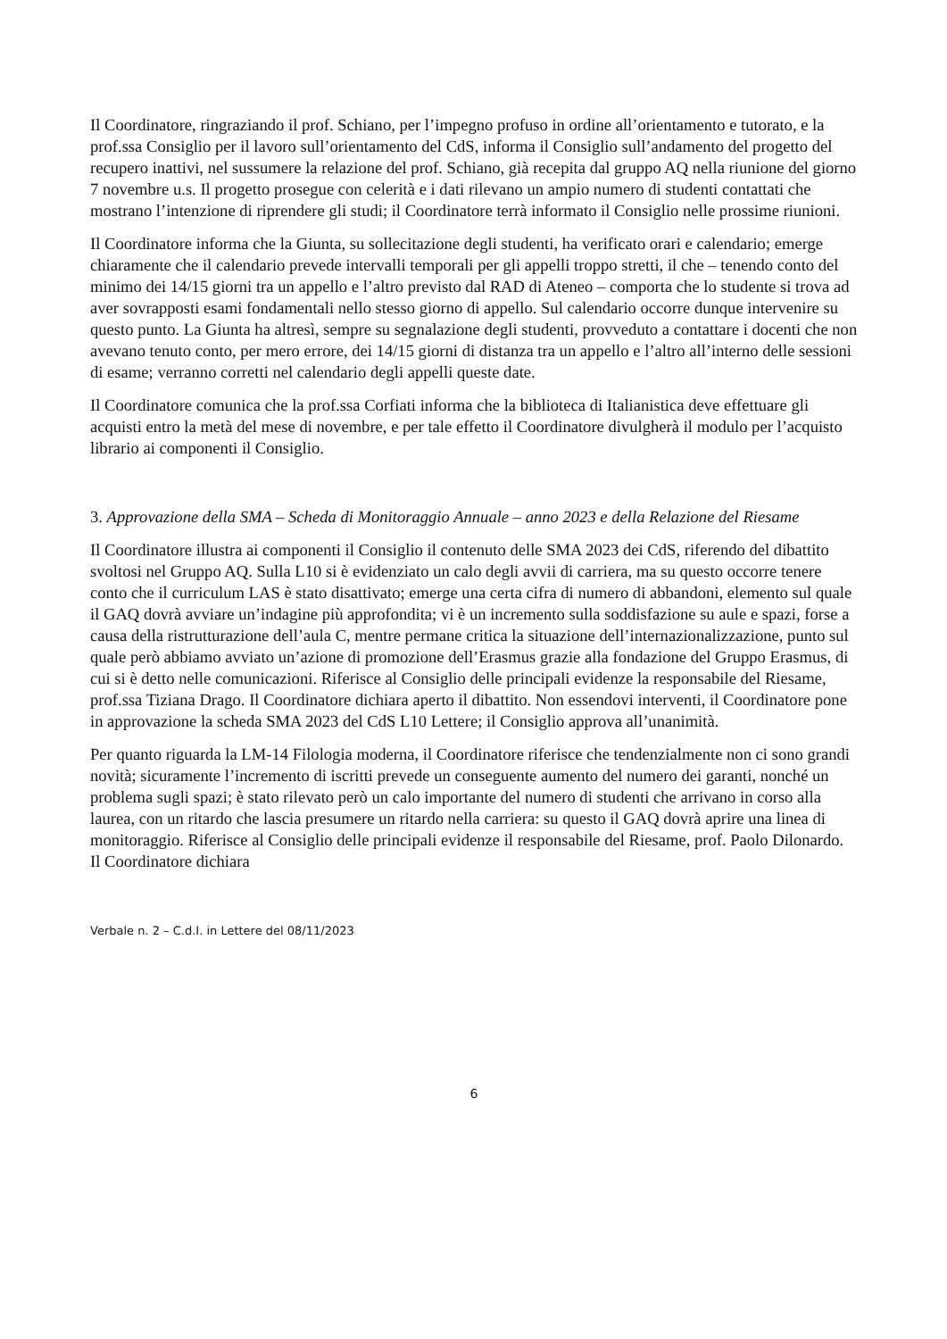Il Coordinatore, ringraziando il prof. Schiano, per l’impegno profuso in ordine all’orientamento e tutorato, e la prof.ssa Consiglio per il lavoro sull’orientamento del CdS, informa il Consiglio sull’andamento del progetto del recupero inattivi, nel sussumere la relazione del prof. Schiano, già recepita dal gruppo AQ nella riunione del giorno 7 novembre u.s. Il progetto prosegue con celerità e i dati rilevano un ampio numero di studenti contattati che mostrano l’intenzione di riprendere gli studi; il Coordinatore terrà informato il Consiglio nelle prossime riunioni.
Il Coordinatore informa che la Giunta, su sollecitazione degli studenti, ha verificato orari e calendario; emerge chiaramente che il calendario prevede intervalli temporali per gli appelli troppo stretti, il che – tenendo conto del minimo dei 14/15 giorni tra un appello e l’altro previsto dal RAD di Ateneo – comporta che lo studente si trova ad aver sovrapposti esami fondamentali nello stesso giorno di appello. Sul calendario occorre dunque intervenire su questo punto. La Giunta ha altresì, sempre su segnalazione degli studenti, provveduto a contattare i docenti che non avevano tenuto conto, per mero errore, dei 14/15 giorni di distanza tra un appello e l’altro all’interno delle sessioni di esame; verranno corretti nel calendario degli appelli queste date.
Il Coordinatore comunica che la prof.ssa Corfiati informa che la biblioteca di Italianistica deve effettuare gli acquisti entro la metà del mese di novembre, e per tale effetto il Coordinatore divulgherà il modulo per l’acquisto librario ai componenti il Consiglio.
3. Approvazione della SMA – Scheda di Monitoraggio Annuale – anno 2023 e della Relazione del Riesame
Il Coordinatore illustra ai componenti il Consiglio il contenuto delle SMA 2023 dei CdS, riferendo del dibattito svoltosi nel Gruppo AQ. Sulla L10 si è evidenziato un calo degli avvii di carriera, ma su questo occorre tenere conto che il curriculum LAS è stato disattivato; emerge una certa cifra di numero di abbandoni, elemento sul quale il GAQ dovrà avviare un’indagine più approfondita; vi è un incremento sulla soddisfazione su aule e spazi, forse a causa della ristrutturazione dell’aula C, mentre permane critica la situazione dell’internazionalizzazione, punto sul quale però abbiamo avviato un’azione di promozione dell’Erasmus grazie alla fondazione del Gruppo Erasmus, di cui si è detto nelle comunicazioni. Riferisce al Consiglio delle principali evidenze la responsabile del Riesame, prof.ssa Tiziana Drago. Il Coordinatore dichiara aperto il dibattito. Non essendovi interventi, il Coordinatore pone in approvazione la scheda SMA 2023 del CdS L10 Lettere; il Consiglio approva all’unanimità.
Per quanto riguarda la LM-14 Filologia moderna, il Coordinatore riferisce che tendenzialmente non ci sono grandi novità; sicuramente l’incremento di iscritti prevede un conseguente aumento del numero dei garanti, nonché un problema sugli spazi; è stato rilevato però un calo importante del numero di studenti che arrivano in corso alla laurea, con un ritardo che lascia presumere un ritardo nella carriera: su questo il GAQ dovrà aprire una linea di monitoraggio. Riferisce al Consiglio delle principali evidenze il responsabile del Riesame, prof. Paolo Dilonardo. Il Coordinatore dichiara
Verbale n. 2 – C.d.I. in Lettere del 08/11/2023
6